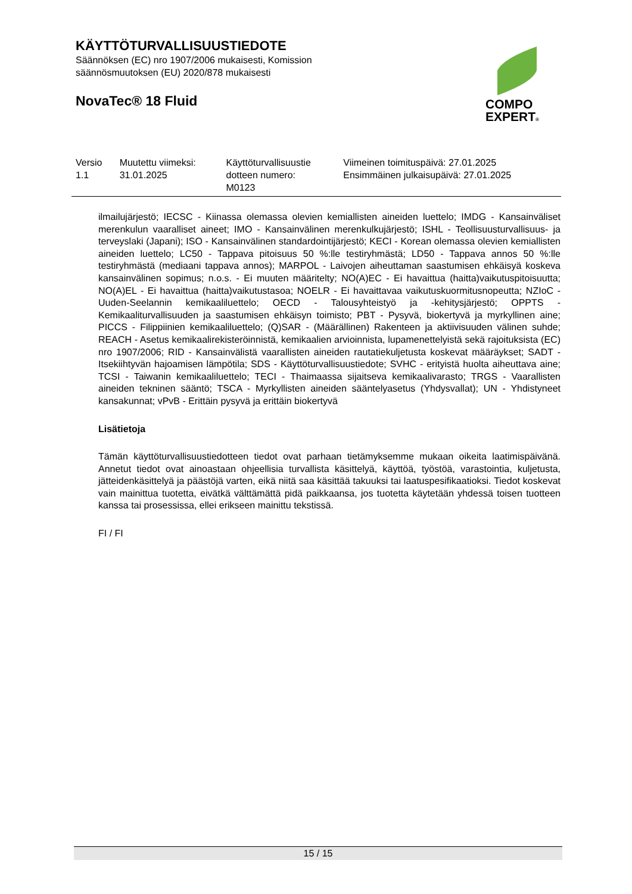KÄYTTÖTURVALLISUUSTIEDOTE
Säännöksen (EC) nro 1907/2006 mukaisesti, Komission
säännösmuutoksen (EU) 2020/878 mukaisesti
NovaTec® 18 Fluid
COMPO
EXPERT®
| Versio 1.1 | Muutettu viimeksi: 31.01.2025 | Käyttöturvallisuustie dotteen numero: M0123 | Viimeinen toimituspäivä: 27.01.2025 Ensimmäinen julkaisupäivä: 27.01.2025 |
ilmailujärjestö; IECSC - Kiinassa olemassa olevien kemiallisten aineiden luettelo; IMDG - Kansainväliset merenkulun vaaralliset aineet; IMO - Kansainvälinen merenkulkujärjestö; ISHL - Teollisuusturvallisuus- ja terveyslaki (Japani); ISO - Kansainvälinen standardointijärjestö; KECI - Korean olemassa olevien kemiallisten aineiden luettelo; LC50 - Tappava pitoisuus 50 %:lle testiryhmästä; LD50 - Tappava annos 50 %:lle testiryhmästä (mediaani tappava annos); MARPOL - Laivojen aiheuttaman saastumisen ehkäisyä koskeva kansainvälinen sopimus; n.o.s. - Ei muuten määritelty; NO(A)EC - Ei havaittua (haitta)vaikutuspitoisuutta; NO(A)EL - Ei havaittua (haitta)vaikutustasoa; NOELR - Ei havaittavaa vaikutuskuormitusnopeutta; NZIoC - Uuden-Seelannin kemikaaliluettelo; OECD - Talousyhteistyö ja -kehitysjärjestö; OPPTS - Kemikaaliturvallisuuden ja saastumisen ehkäisyn toimisto; PBT - Pysyvä, biokertyvä ja myrkyllinen aine; PICCS - Filippiinien kemikaaliluettelo; (Q)SAR - (Määrällinen) Rakenteen ja aktiivisuuden välinen suhde; REACH - Asetus kemikaalirekisteröinnistä, kemikaalien arvioinnista, lupamenettelyistä sekä rajoituksista (EC) nro 1907/2006; RID - Kansainvälistä vaarallisten aineiden rautatiekuljetusta koskevat määräykset; SADT - Itsekiihtyvän hajoamisen lämpötila; SDS - Käyttöturvallisuustiedote; SVHC - erityistä huolta aiheuttava aine; TCSI - Taiwanin kemikaaliluettelo; TECI - Thaimaassa sijaitseva kemikaalivarasto; TRGS - Vaarallisten aineiden tekninen sääntö; TSCA - Myrkyllisten aineiden sääntelyasetus (Yhdysvallat); UN - Yhdistyneet kansakunnat; vPvB - Erittäin pysyvä ja erittäin biokertyvä
Lisätietoja
Tämän käyttöturvallisuustiedotteen tiedot ovat parhaan tietämyksemme mukaan oikeita laatimispäivänä. Annetut tiedot ovat ainoastaan ohjeellisia turvallista käsittelyä, käyttöä, työstöä, varastointia, kuljetusta, jätteidenkäsittelyä ja päästöjä varten, eikä niitä saa käsittää takuuksi tai laatuspesifikaatioksi. Tiedot koskevat vain mainittua tuotetta, eivätkä välttämättä pidä paikkaansa, jos tuotetta käytetään yhdessä toisen tuotteen kanssa tai prosessissa, ellei erikseen mainittu tekstissä.
FI / FI
15 / 15